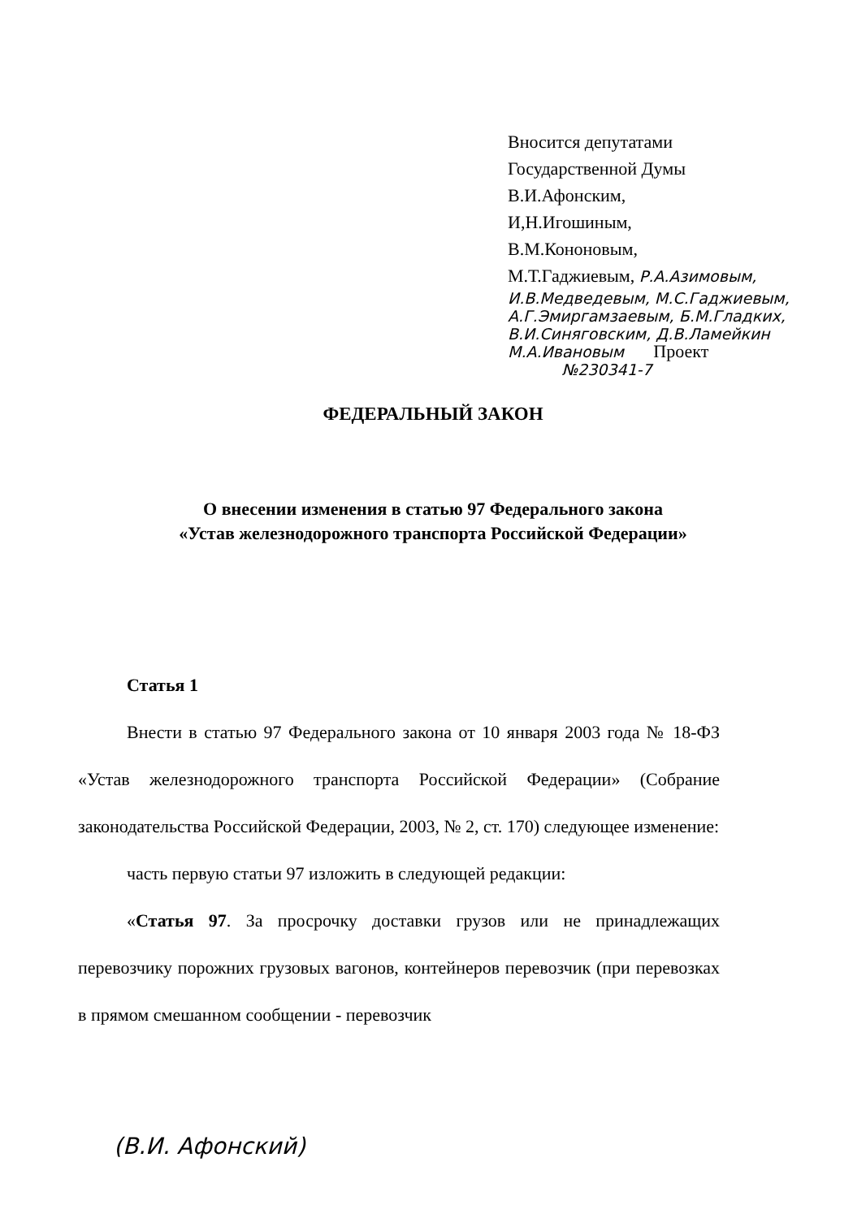Вносится депутатами
Государственной Думы
В.И.Афонским,
И,Н.Игошиным,
В.М.Кононовым,
М.Т.Гаджиевым, Р.А.Азимовым,
И.В.Медведевым, М.С.Гаджиевым,
А.Г.Эмиргамзаевым, Б.М.Гладких,
В.И.Синяговским, Д.В.Ламейкин
М.А.Ивановым Проект
№230341-7
ФЕДЕРАЛЬНЫЙ ЗАКОН
О внесении изменения в статью 97 Федерального закона
«Устав железнодорожного транспорта Российской Федерации»
Статья 1
Внести в статью 97 Федерального закона от 10 января 2003 года № 18-ФЗ «Устав железнодорожного транспорта Российской Федерации» (Собрание законодательства Российской Федерации, 2003, № 2, ст. 170) следующее изменение:
часть первую статьи 97 изложить в следующей редакции:
«Статья 97. За просрочку доставки грузов или не принадлежащих перевозчику порожних грузовых вагонов, контейнеров перевозчик (при перевозках в прямом смешанном сообщении - перевозчик
(В.И. Афонский)